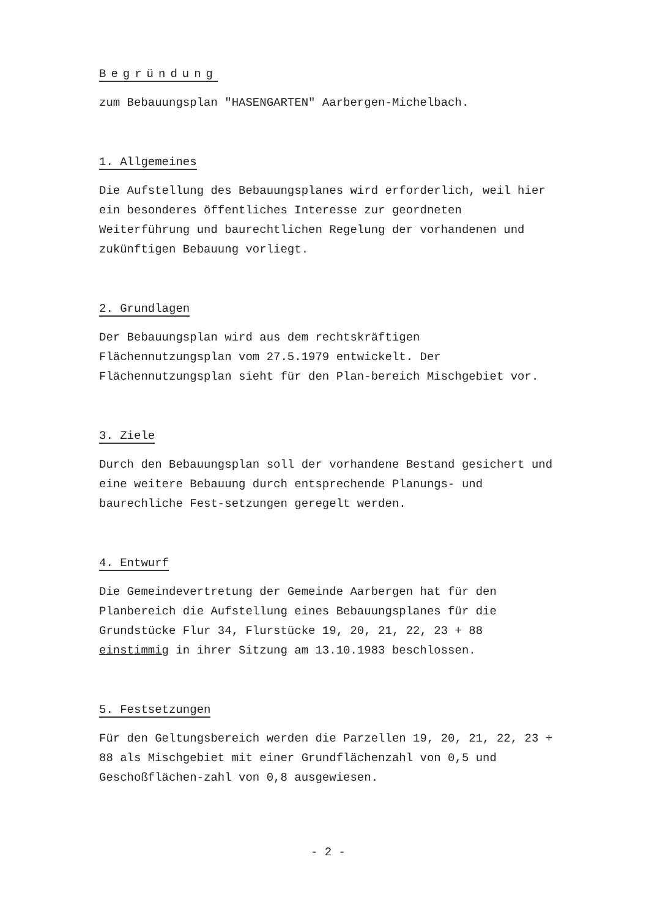Begründung
zum Bebauungsplan "HASENGARTEN" Aarbergen-Michelbach.
1. Allgemeines
Die Aufstellung des Bebauungsplanes wird erforderlich, weil hier ein besonderes öffentliches Interesse zur geordneten Weiterführung und baurechtlichen Regelung der vorhandenen und zukünftigen Bebauung vorliegt.
2. Grundlagen
Der Bebauungsplan wird aus dem rechtskräftigen Flächennutzungsplan vom 27.5.1979 entwickelt. Der Flächennutzungsplan sieht für den Plan-bereich Mischgebiet vor.
3. Ziele
Durch den Bebauungsplan soll der vorhandene Bestand gesichert und eine weitere Bebauung durch entsprechende Planungs- und baurechliche Fest-setzungen geregelt werden.
4. Entwurf
Die Gemeindevertretung der Gemeinde Aarbergen hat für den Planbereich die Aufstellung eines Bebauungsplanes für die Grundstücke Flur 34, Flurstücke 19, 20, 21, 22, 23 + 88 einstimmig in ihrer Sitzung am 13.10.1983 beschlossen.
5. Festsetzungen
Für den Geltungsbereich werden die Parzellen 19, 20, 21, 22, 23 + 88 als Mischgebiet mit einer Grundflächenzahl von 0,5 und Geschoßflächen-zahl von 0,8 ausgewiesen.
- 2 -